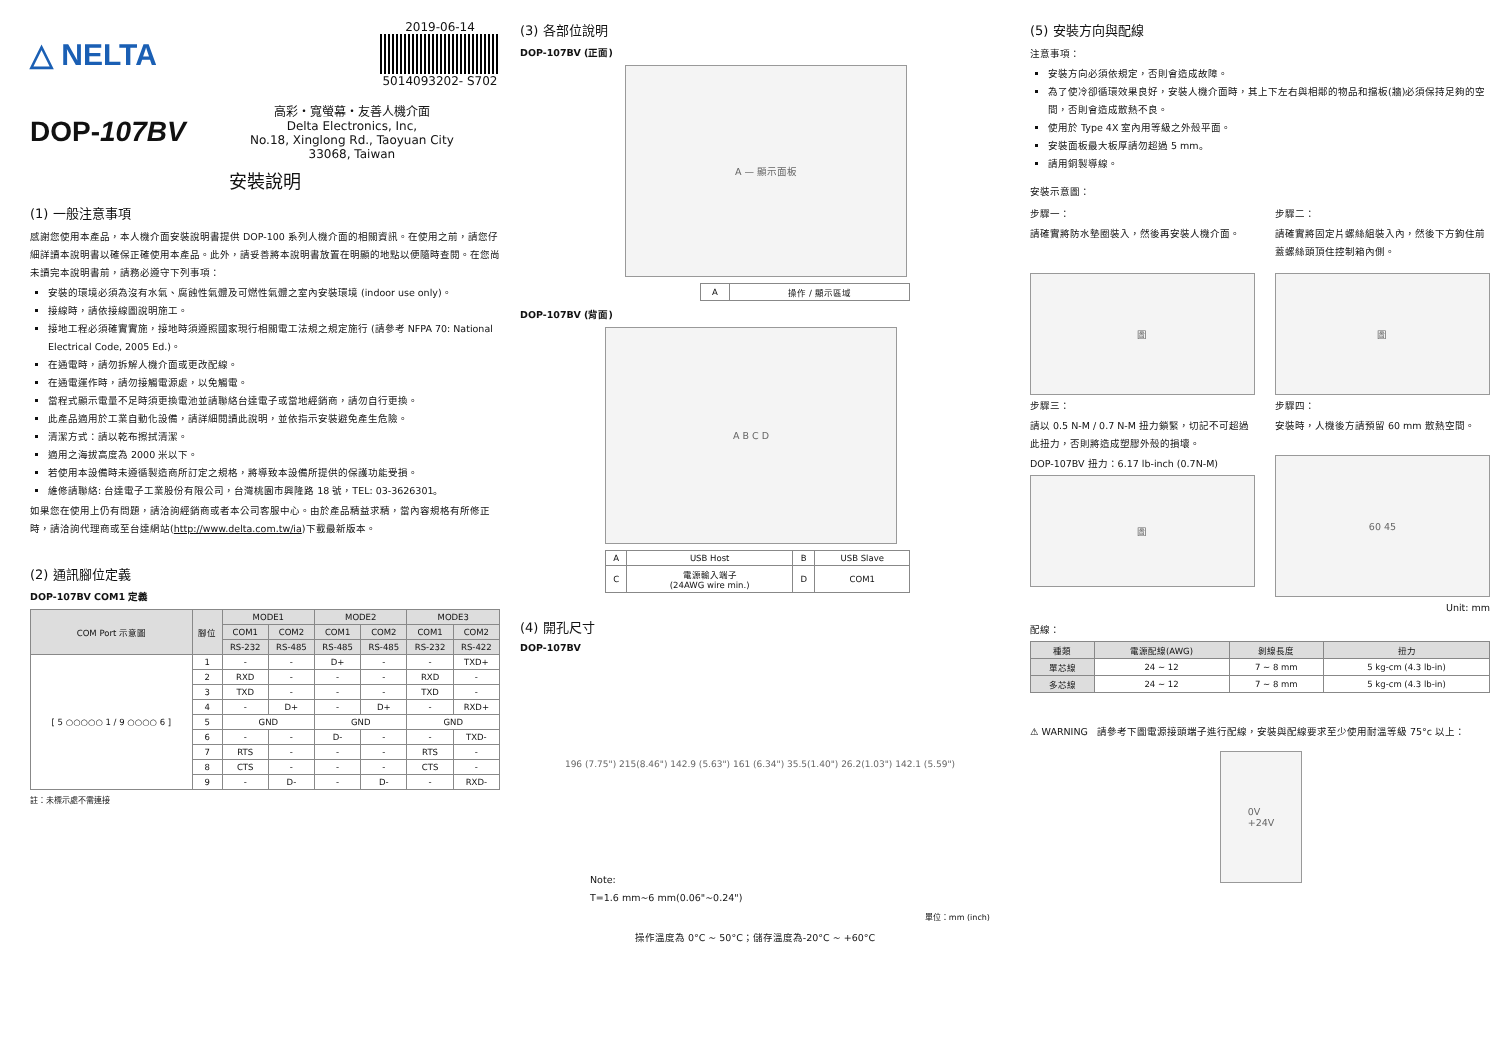△ NELTA
2019-06-14
5014093202- S702
DOP-107BV
高彩・寬螢幕・友善人機介面
Delta Electronics, Inc,
No.18, Xinglong Rd., Taoyuan City
33068, Taiwan
安裝說明
(1) 一般注意事項
感謝您使用本產品，本人機介面安裝說明書提供 DOP-100 系列人機介面的相關資訊。在使用之前，請您仔細詳讀本說明書以確保正確使用本產品。此外，請妥善將本說明書放置在明顯的地點以便隨時查閱。在您尚未讀完本說明書前，請務必遵守下列事項：
安裝的環境必須為沒有水氣、腐蝕性氣體及可燃性氣體之室內安裝環境 (indoor use only)。
接線時，請依接線圖說明施工。
接地工程必須確實實施，接地時須遵照國家現行相關電工法規之規定施行 (請參考 NFPA 70: National Electrical Code, 2005 Ed.)。
在通電時，請勿拆解人機介面或更改配線。
在通電運作時，請勿接觸電源處，以免觸電。
當程式顯示電量不足時須更換電池並請聯絡台達電子或當地經銷商，請勿自行更換。
此產品適用於工業自動化設備，請詳細閱讀此說明，並依指示安裝避免產生危險。
清潔方式：請以乾布擦拭清潔。
適用之海拔高度為 2000 米以下。
若使用本設備時未遵循製造商所訂定之規格，將導致本設備所提供的保護功能受損。
維修請聯絡: 台達電子工業股份有限公司，台灣桃園市興隆路 18 號，TEL: 03-3626301。
如果您在使用上仍有問題，請洽詢經銷商或者本公司客服中心。由於產品精益求精，當內容規格有所修正時，請洽詢代理商或至台達網站(http://www.delta.com.tw/ia)下載最新版本。
(2) 通訊腳位定義
DOP-107BV COM1 定義
| COM Port 示意圖 | 腳位 | MODE1 | | MODE2 | | MODE3 | |
| --- | --- | --- | --- | --- | --- | --- | --- |
| | | COM1 | COM2 | COM1 | COM2 | COM1 | COM2 |
| | | RS-232 | RS-485 | RS-485 | RS-485 | RS-232 | RS-422 |
| [ 5 ○○○○○ 1 / 9 ○○○○ 6 ] | 1 | - | - | D+ | - | - | TXD+ |
| | 2 | RXD | - | - | - | RXD | - |
| | 3 | TXD | - | - | - | TXD | - |
| | 4 | - | D+ | - | D+ | - | RXD+ |
| | 5 | GND | | GND | | GND | |
| | 6 | - | - | D- | - | - | TXD- |
| | 7 | RTS | - | - | - | RTS | - |
| | 8 | CTS | - | - | - | CTS | - |
| | 9 | - | D- | - | D- | - | RXD- |
註：未標示處不需連接
(3) 各部位說明
DOP-107BV (正面)
A — 顯示面板
| A | 操作 / 顯示區域 |
DOP-107BV (背面)
A B C D
| A | USB Host | B | USB Slave |
| C | 電源輸入端子 (24AWG wire min.) | D | COM1 |
(4) 開孔尺寸
DOP-107BV
196 (7.75") 215(8.46") 142.9 (5.63") 161 (6.34") 35.5(1.40") 26.2(1.03") 142.1 (5.59")
Note:
T=1.6 mm~6 mm(0.06"~0.24")
單位：mm (inch)
操作溫度為 0°C ~ 50°C；儲存溫度為-20°C ~ +60°C
(5) 安裝方向與配線
注意事項：
安裝方向必須依規定，否則會造成故障。
為了使冷卻循環效果良好，安裝人機介面時，其上下左右與相鄰的物品和擋板(牆)必須保持足夠的空間，否則會造成散熱不良。
使用於 Type 4X 室內用等級之外殼平面。
安裝面板最大板厚請勿超過 5 mm。
請用銅製導線。
安裝示意圖：
步驟一：
請確實將防水墊圈裝入，然後再安裝人機介面。
圖
步驟三：
請以 0.5 N-M / 0.7 N-M 扭力鎖緊，切記不可超過此扭力，否則將造成塑膠外殼的損壞。
DOP-107BV 扭力：6.17 lb-inch (0.7N-M)
圖
步驟二：
請確實將固定片螺絲組裝入內，然後下方鉤住前蓋螺絲頭頂住控制箱內側。
圖
步驟四：
安裝時，人機後方請預留 60 mm 散熱空間。
60 45
Unit: mm
配線：
| 種類 | 電源配線(AWG) | 剝線長度 | 扭力 |
| --- | --- | --- | --- |
| 單芯線 | 24 ~ 12 | 7 ~ 8 mm | 5 kg-cm (4.3 lb-in) |
| 多芯線 | 24 ~ 12 | 7 ~ 8 mm | 5 kg-cm (4.3 lb-in) |
⚠ WARNING 請參考下圖電源接頭端子進行配線，安裝與配線要求至少使用耐溫等級 75°c 以上：
0V
+24V